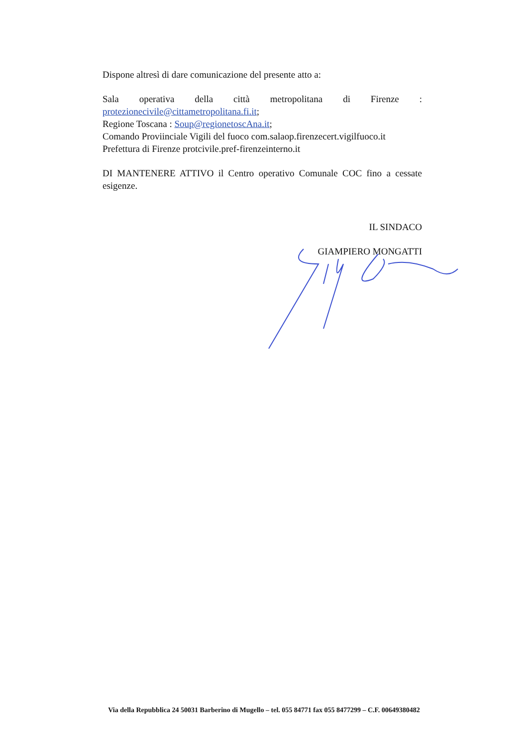Dispone altresì di dare comunicazione del presente atto a:
Sala operativa della città metropolitana di Firenze :
protezionecivile@cittametropolitana.fi.it;
Regione Toscana : Soup@regionetoscAna.it;
Comando Proviinciale Vigili del fuoco com.salaop.firenzecert.vigilfuoco.it
Prefettura di Firenze protcivile.pref-firenzeinterno.it
DI MANTENERE ATTIVO il Centro operativo Comunale COC fino a cessate esigenze.
IL SINDACO
GIAMPIERO MONGATTI
Via della Repubblica 24 50031 Barberino di Mugello – tel. 055 84771 fax 055 8477299 – C.F. 00649380482